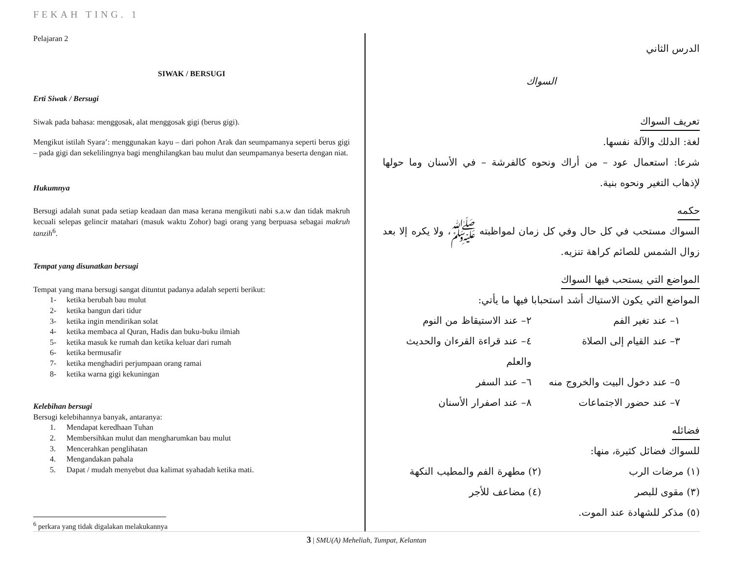FEKAH TING. 1
Pelajaran 2
SIWAK / BERSUGI
Erti Siwak / Bersugi
Siwak pada bahasa: menggosak, alat menggosak gigi (berus gigi).
Mengikut istilah Syara’: menggunakan kayu – dari pohon Arak dan seumpamanya seperti berus gigi – pada gigi dan sekelilingnya bagi menghilangkan bau mulut dan seumpamanya beserta dengan niat.
Hukumnya
Bersugi adalah sunat pada setiap keadaan dan masa kerana mengikuti nabi s.a.w dan tidak makruh kecuali selepas gelincir matahari (masuk waktu Zohor) bagi orang yang berpuasa sebagai makruh tanzih<sup>6</sup>.
Tempat yang disunatkan bersugi
Tempat yang mana bersugi sangat dituntut padanya adalah seperti berikut:
1- ketika berubah bau mulut
2- ketika bangun dari tidur
3- ketika ingin mendirikan solat
4- ketika membaca al Quran, Hadis dan buku-buku ilmiah
5- ketika masuk ke rumah dan ketika keluar dari rumah
6- ketika bermusafir
7- ketika menghadiri perjumpaan orang ramai
8- ketika warna gigi kekuningan
Kelebihan bersugi
Bersugi kelebihannya banyak, antaranya:
1. Mendapat keredhaan Tuhan
2. Membersihkan mulut dan mengharumkan bau mulut
3. Mencerahkan penglihatan
4. Mengandakan pahala
5. Dapat / mudah menyebut dua kalimat syahadah ketika mati.
<sup>6</sup> perkara yang tidak digalakan melakukannya
الدرس الثاني
السواك
تعريف السواك
لغة: الدلك والآلة نفسها.
شرعا: استعمال عود – من أراك ونحوه كالفرشة – في الأسنان وما حولها لإذهاب التغير ونحوه بنية.
حكمه
السواك مستحب في كل حال وفي كل زمان لمواظبته ﷺ، ولا يكره إلا بعد زوال الشمس للصائم كراهة تنزيه.
المواضع التي يستحب فيها السواك
المواضع التي يكون الاستياك أشد استحبابا فيها ما يأتي:
١– عند تغير الفم
٢– عند الاستيقاظ من النوم
٣– عند القيام إلى الصلاة
٤– عند قراءة القرءان والحديث والعلم
٥– عند دخول البيت والخروج منه
٦– عند السفر
٧– عند حضور الاجتماعات
٨– عند اصفرار الأسنان
فضائله
للسواك فضائل كثيرة، منها:
(١) مرضات الرب
(٢) مطهرة الفم والمطيب النكهة
(٣) مقوى للبصر
(٤) مضاعف للأجر
(٥) مذكر للشهادة عند الموت.
3 | SMU(A) Meheliah, Tumpat, Kelantan